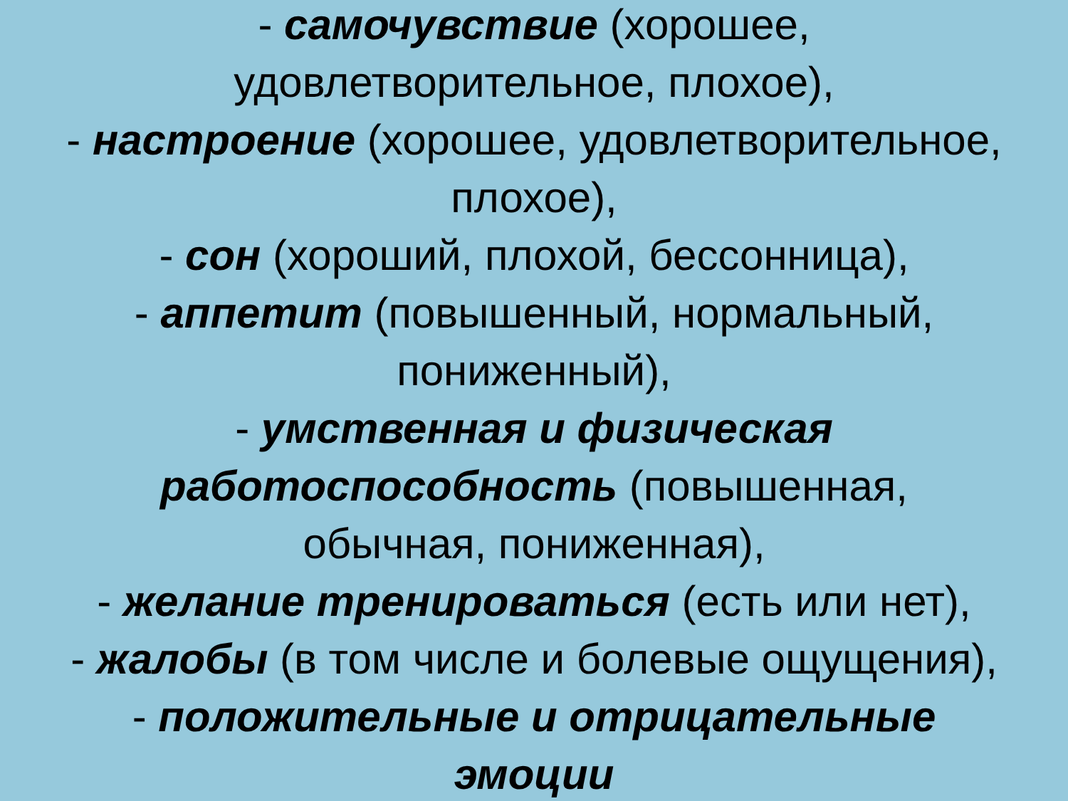- самочувствие (хорошее,
удовлетворительное, плохое),
- настроение (хорошее, удовлетворительное,
плохое),
- сон (хороший, плохой, бессонница),
- аппетит (повышенный, нормальный,
пониженный),
- умственная и физическая
работоспособность (повышенная,
обычная, пониженная),
- желание тренироваться (есть или нет),
- жалобы (в том числе и болевые ощущения),
- положительные и отрицательные
эмоции